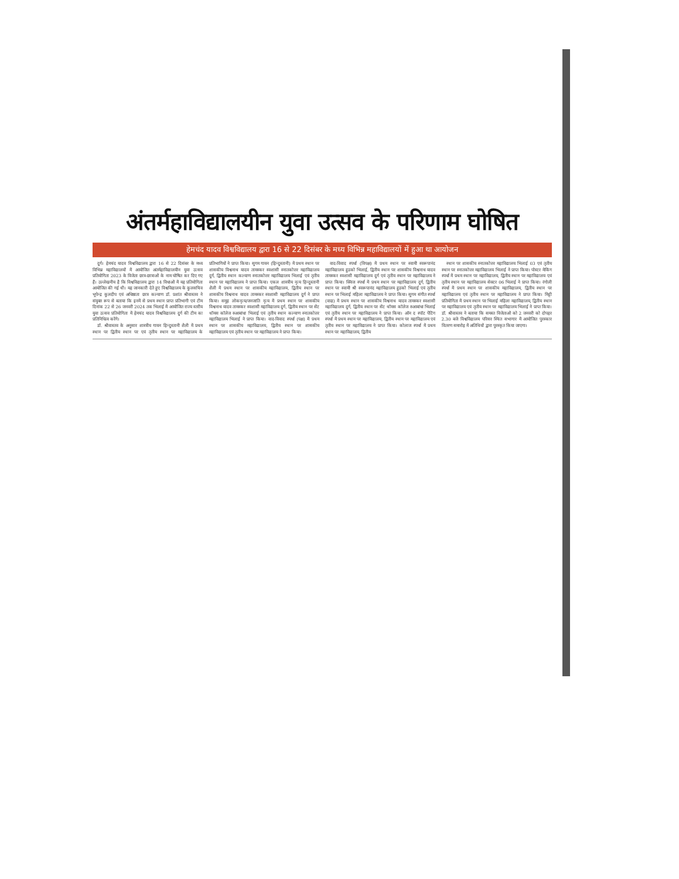अंतर्महाविद्यालयीन युवा उत्सव के परिणाम घोषित
हेमचंद यादव विश्वविद्यालय द्वारा 16 से 22 दिसंबर के मध्य विभिन्न महाविद्यालयों में हुआ था आयोजन
दुर्ग। हेमचंद यादव विश्वविद्यालय द्वारा 16 से 22 दिसंबर के मध्य विभिन्न महाविद्यालयों में आयोजित अंतर्महाविद्यालयीन युवा उत्सव प्रतियोगिता 2023 के विजेता छात्र-छात्राओं के नाम घोषित कर दिए गए हैं। उल्लेखनीय है कि विश्वविद्यालय द्वारा 14 विधाओं में यह प्रतियोगिता आयोजित की गई थी। यह जानकारी देते हुए विश्वविद्यालय के कुलसचिव भूपेन्द्र कुलदीप एवं अधिष्ठाता छात्र कल्याण डॉ. प्रशांत श्रीवास्तव ने संयुक्त रूप से बताया कि इनमें से प्रथम स्थान प्राप्त प्रतिभागी एवं टीम दिनांक 22 से 26 जनवरी 2024 तक भिलाई में आयोजित राज्य स्तरीय युवा उत्सव प्रतियोगिता में हेमचंद यादव विश्वविद्यालय दुर्ग की टीम का प्रतिनिधित्व करेंगे।
डॉ. श्रीवास्तव के अनुसार शास्त्रीय गायन हिन्दुस्तानी शैली में प्रथम स्थान पर द्वितीय स्थान पर एवं तृतीय स्थान पर महाविद्यालय के प्रतिभागियों ने प्राप्त किया। सुगम गायन (हिन्दुस्तानी) में प्रथम स्थान पर शासकीय विश्वनाथ यादव तामस्कर स्वशासी स्नातकोत्तर महाविद्यालय दुर्ग, द्वितीय स्थान कल्याण स्नातकोत्तर महाविद्यालय भिलाई एवं तृतीय स्थान पर महाविद्यालय ने प्राप्त किया। एकल शास्त्रीय नृत्य हिन्दुस्तानी शैली में प्रथम स्थान पर शासकीय महाविद्यालय, द्वितीय स्थान पर शासकीय विश्वनाथ यादव तामस्कर स्वशासी महाविद्यालय दुर्ग ने प्राप्त किया। समूह लोकनृत्य/जनजाति नृत्य में प्रथम स्थान पर शासकीय विश्वनाथ यादव तामस्कर स्वशासी महाविद्यालय दुर्ग, द्वितीय स्थान पर सेंट थॉमस कॉलेज रुआबांधा भिलाई एवं तृतीय स्थान कल्याण स्नातकोत्तर महाविद्यालय भिलाई ने प्राप्त किया। वाद-विवाद स्पर्धा (पक्ष) में प्रथम स्थान पर शासकीय महाविद्यालय, द्वितीय स्थान पर शासकीय महाविद्यालय एवं तृतीय स्थान पर महाविद्यालय ने प्राप्त किया।
वाद-विवाद स्पर्धा (विपक्ष) में प्रथम स्थान पर स्वामी स्वरूपानंद महाविद्यालय हुडको भिलाई, द्वितीय स्थान पर शासकीय विश्वनाथ यादव तामस्कर स्वशासी महाविद्यालय दुर्ग एवं तृतीय स्थान पर महाविद्यालय ने प्राप्त किया। क्विज स्पर्धा में प्रथम स्थान पर महाविद्यालय दुर्ग, द्वितीय स्थान पर स्वामी श्री स्वरूपानंद महाविद्यालय हुडको भिलाई एवं तृतीय स्थान पर भिलाई महिला महाविद्यालय ने प्राप्त किया। सुगम संगीत स्पर्धा (वाद्य) में प्रथम स्थान पर शासकीय विश्वनाथ यादव तामस्कर स्वशासी महाविद्यालय दुर्ग, द्वितीय स्थान पर सेंट थॉमस कॉलेज रुआबांधा भिलाई एवं तृतीय स्थान पर महाविद्यालय ने प्राप्त किया। ऑन द स्पॉट पेंटिंग स्पर्धा में प्रथम स्थान पर महाविद्यालय, द्वितीय स्थान पर महाविद्यालय एवं तृतीय स्थान पर महाविद्यालय ने प्राप्त किया। कोलाज स्पर्धा में प्रथम स्थान पर महाविद्यालय, द्वितीय
स्थान पर शासकीय स्नातकोत्तर महाविद्यालय भिलाई 03 एवं तृतीय स्थान पर स्नातकोत्तर महाविद्यालय भिलाई ने प्राप्त किया। पोस्टर मेकिंग स्पर्धा में प्रथम स्थान पर महाविद्यालय, द्वितीय स्थान पर महाविद्यालय एवं तृतीय स्थान पर महाविद्यालय सेक्टर 06 भिलाई ने प्राप्त किया। रंगोली स्पर्धा में प्रथम स्थान पर शासकीय महाविद्यालय, द्वितीय स्थान पर महाविद्यालय एवं तृतीय स्थान पर महाविद्यालय ने प्राप्त किया। मिट्टी प्रतियोगिता में प्रथम स्थान पर भिलाई महिला महाविद्यालय, द्वितीय स्थान पर महाविद्यालय एवं तृतीय स्थान पर महाविद्यालय भिलाई ने प्राप्त किया। डॉ. श्रीवास्तव ने बताया कि समस्त विजेताओं को 2 जनवरी को दोपहर 2.30 बजे विश्वविद्यालय परिसर स्थित सभागार में आयोजित पुरस्कार वितरण समारोह में अतिथियों द्वारा पुरस्कृत किया जाएगा।